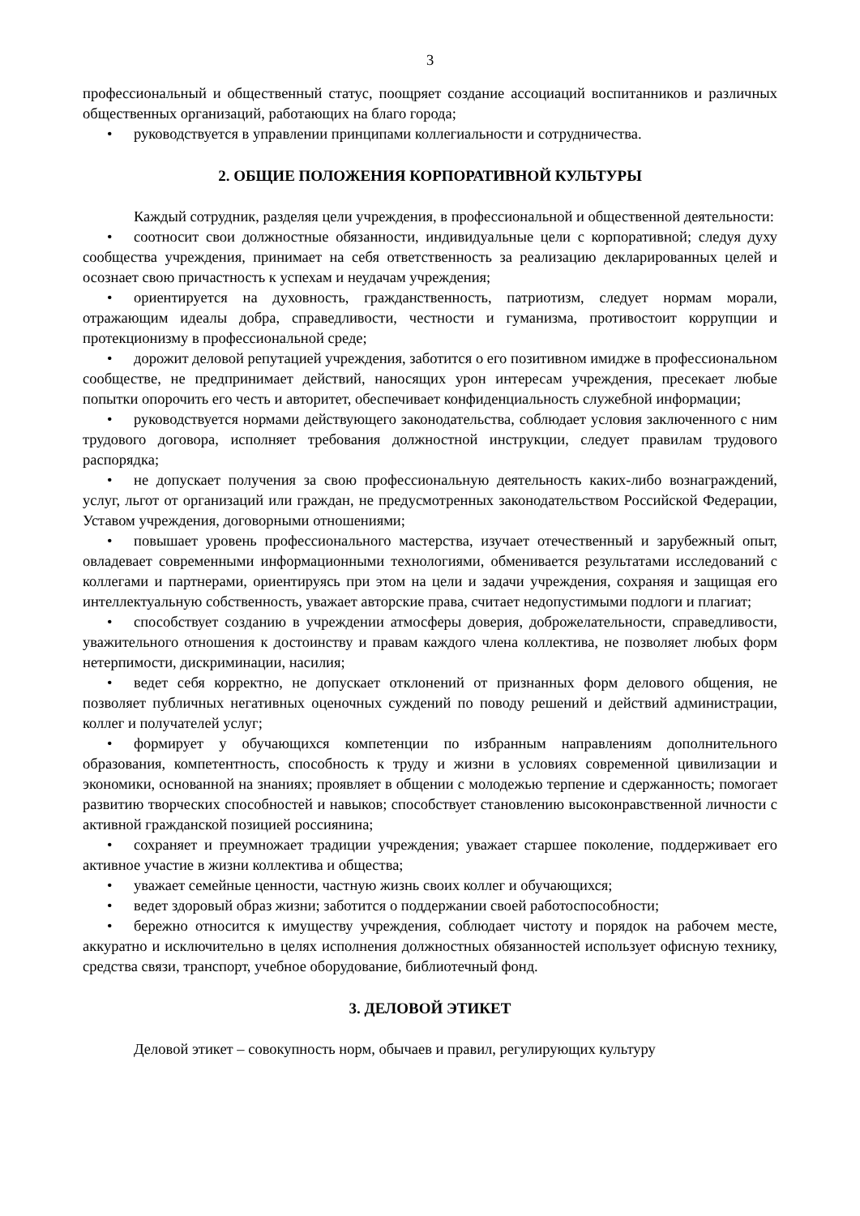3
профессиональный и общественный статус, поощряет создание ассоциаций воспитанников и различных общественных организаций, работающих на благо города;
• руководствуется в управлении принципами коллегиальности и сотрудничества.
2. ОБЩИЕ ПОЛОЖЕНИЯ КОРПОРАТИВНОЙ КУЛЬТУРЫ
Каждый сотрудник, разделяя цели учреждения, в профессиональной и общественной деятельности:
• соотносит свои должностные обязанности, индивидуальные цели с корпоративной; следуя духу сообщества учреждения, принимает на себя ответственность за реализацию декларированных целей и осознает свою причастность к успехам и неудачам учреждения;
• ориентируется на духовность, гражданственность, патриотизм, следует нормам морали, отражающим идеалы добра, справедливости, честности и гуманизма, противостоит коррупции и протекционизму в профессиональной среде;
• дорожит деловой репутацией учреждения, заботится о его позитивном имидже в профессиональном сообществе, не предпринимает действий, наносящих урон интересам учреждения, пресекает любые попытки опорочить его честь и авторитет, обеспечивает конфиденциальность служебной информации;
• руководствуется нормами действующего законодательства, соблюдает условия заключенного с ним трудового договора, исполняет требования должностной инструкции, следует правилам трудового распорядка;
• не допускает получения за свою профессиональную деятельность каких-либо вознаграждений, услуг, льгот от организаций или граждан, не предусмотренных законодательством Российской Федерации, Уставом учреждения, договорными отношениями;
• повышает уровень профессионального мастерства, изучает отечественный и зарубежный опыт, овладевает современными информационными технологиями, обменивается результатами исследований с коллегами и партнерами, ориентируясь при этом на цели и задачи учреждения, сохраняя и защищая его интеллектуальную собственность, уважает авторские права, считает недопустимыми подлоги и плагиат;
• способствует созданию в учреждении атмосферы доверия, доброжелательности, справедливости, уважительного отношения к достоинству и правам каждого члена коллектива, не позволяет любых форм нетерпимости, дискриминации, насилия;
• ведет себя корректно, не допускает отклонений от признанных форм делового общения, не позволяет публичных негативных оценочных суждений по поводу решений и действий администрации, коллег и получателей услуг;
• формирует у обучающихся компетенции по избранным направлениям дополнительного образования, компетентность, способность к труду и жизни в условиях современной цивилизации и экономики, основанной на знаниях; проявляет в общении с молодежью терпение и сдержанность; помогает развитию творческих способностей и навыков; способствует становлению высоконравственной личности с активной гражданской позицией россиянина;
• сохраняет и преумножает традиции учреждения; уважает старшее поколение, поддерживает его активное участие в жизни коллектива и общества;
• уважает семейные ценности, частную жизнь своих коллег и обучающихся;
• ведет здоровый образ жизни; заботится о поддержании своей работоспособности;
• бережно относится к имуществу учреждения, соблюдает чистоту и порядок на рабочем месте, аккуратно и исключительно в целях исполнения должностных обязанностей использует офисную технику, средства связи, транспорт, учебное оборудование, библиотечный фонд.
3. ДЕЛОВОЙ ЭТИКЕТ
Деловой этикет – совокупность норм, обычаев и правил, регулирующих культуру